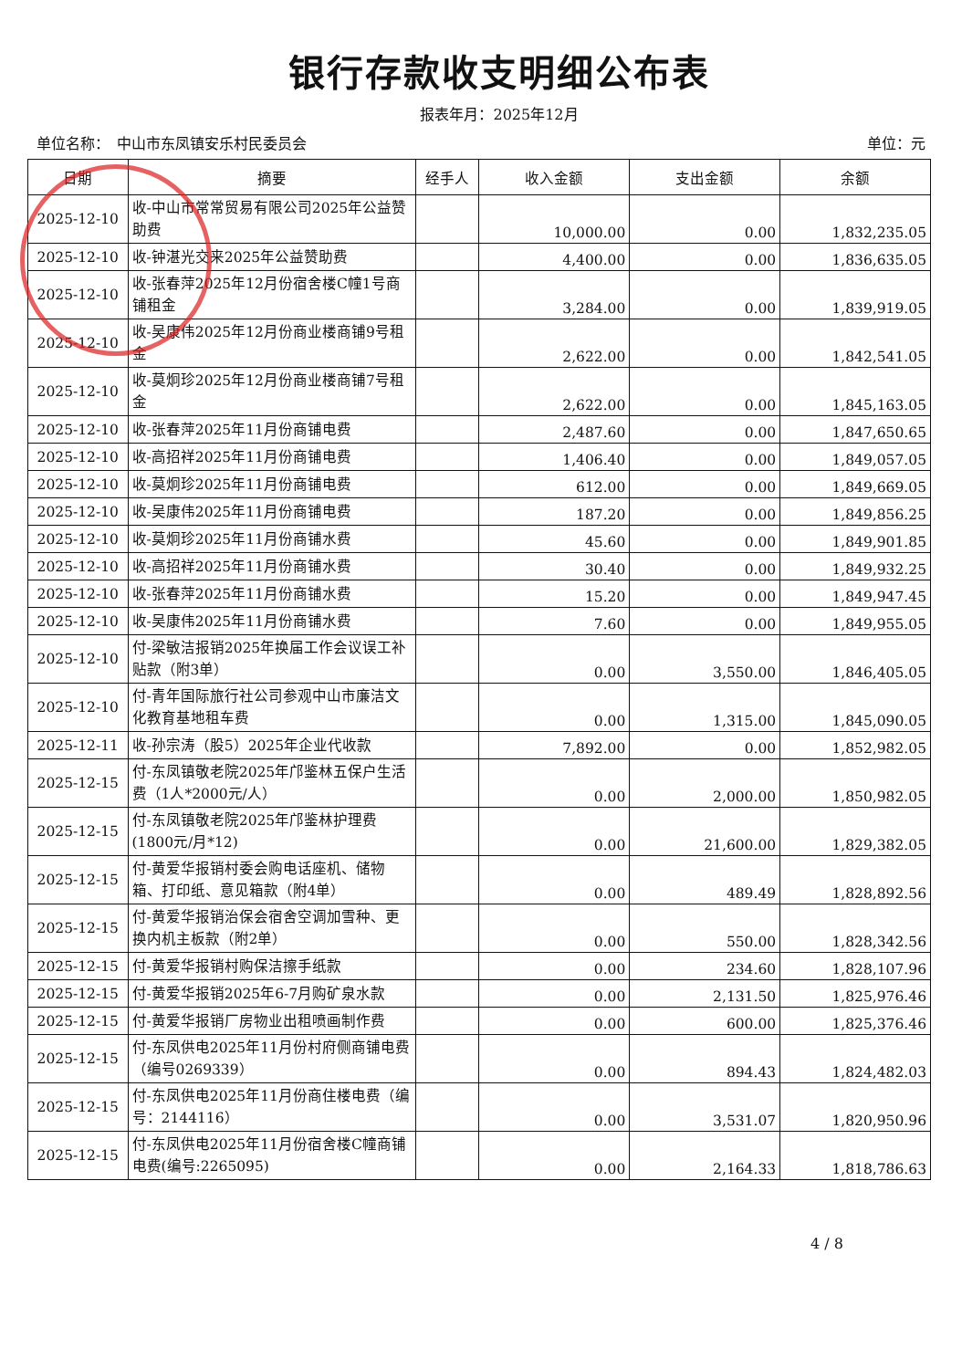银行存款收支明细公布表
报表年月：2025年12月
单位名称：　中山市东凤镇安乐村民委员会 单位：元
| 日期 | 摘要 | 经手人 | 收入金额 | 支出金额 | 余额 |
| --- | --- | --- | --- | --- | --- |
| 2025-12-10 | 收-中山市常常贸易有限公司2025年公益赞助费 | | 10,000.00 | 0.00 | 1,832,235.05 |
| 2025-12-10 | 收-钟湛光交来2025年公益赞助费 | | 4,400.00 | 0.00 | 1,836,635.05 |
| 2025-12-10 | 收-张春萍2025年12月份宿舍楼C幢1号商铺租金 | | 3,284.00 | 0.00 | 1,839,919.05 |
| 2025-12-10 | 收-吴康伟2025年12月份商业楼商铺9号租金 | | 2,622.00 | 0.00 | 1,842,541.05 |
| 2025-12-10 | 收-莫炯珍2025年12月份商业楼商铺7号租金 | | 2,622.00 | 0.00 | 1,845,163.05 |
| 2025-12-10 | 收-张春萍2025年11月份商铺电费 | | 2,487.60 | 0.00 | 1,847,650.65 |
| 2025-12-10 | 收-高招祥2025年11月份商铺电费 | | 1,406.40 | 0.00 | 1,849,057.05 |
| 2025-12-10 | 收-莫炯珍2025年11月份商铺电费 | | 612.00 | 0.00 | 1,849,669.05 |
| 2025-12-10 | 收-吴康伟2025年11月份商铺电费 | | 187.20 | 0.00 | 1,849,856.25 |
| 2025-12-10 | 收-莫炯珍2025年11月份商铺水费 | | 45.60 | 0.00 | 1,849,901.85 |
| 2025-12-10 | 收-高招祥2025年11月份商铺水费 | | 30.40 | 0.00 | 1,849,932.25 |
| 2025-12-10 | 收-张春萍2025年11月份商铺水费 | | 15.20 | 0.00 | 1,849,947.45 |
| 2025-12-10 | 收-吴康伟2025年11月份商铺水费 | | 7.60 | 0.00 | 1,849,955.05 |
| 2025-12-10 | 付-梁敏洁报销2025年换届工作会议误工补贴款（附3单） | | 0.00 | 3,550.00 | 1,846,405.05 |
| 2025-12-10 | 付-青年国际旅行社公司参观中山市廉洁文化教育基地租车费 | | 0.00 | 1,315.00 | 1,845,090.05 |
| 2025-12-11 | 收-孙宗涛（股5）2025年企业代收款 | | 7,892.00 | 0.00 | 1,852,982.05 |
| 2025-12-15 | 付-东凤镇敬老院2025年邝鉴林五保户生活费（1人*2000元/人） | | 0.00 | 2,000.00 | 1,850,982.05 |
| 2025-12-15 | 付-东凤镇敬老院2025年邝鉴林护理费(1800元/月*12) | | 0.00 | 21,600.00 | 1,829,382.05 |
| 2025-12-15 | 付-黄爱华报销村委会购电话座机、储物箱、打印纸、意见箱款（附4单） | | 0.00 | 489.49 | 1,828,892.56 |
| 2025-12-15 | 付-黄爱华报销治保会宿舍空调加雪种、更换内机主板款（附2单） | | 0.00 | 550.00 | 1,828,342.56 |
| 2025-12-15 | 付-黄爱华报销村购保洁擦手纸款 | | 0.00 | 234.60 | 1,828,107.96 |
| 2025-12-15 | 付-黄爱华报销2025年6-7月购矿泉水款 | | 0.00 | 2,131.50 | 1,825,976.46 |
| 2025-12-15 | 付-黄爱华报销厂房物业出租喷画制作费 | | 0.00 | 600.00 | 1,825,376.46 |
| 2025-12-15 | 付-东凤供电2025年11月份村府侧商铺电费（编号0269339） | | 0.00 | 894.43 | 1,824,482.03 |
| 2025-12-15 | 付-东凤供电2025年11月份商住楼电费（编号：2144116） | | 0.00 | 3,531.07 | 1,820,950.96 |
| 2025-12-15 | 付-东凤供电2025年11月份宿舍楼C幢商铺电费(编号:2265095) | | 0.00 | 2,164.33 | 1,818,786.63 |
4 / 8